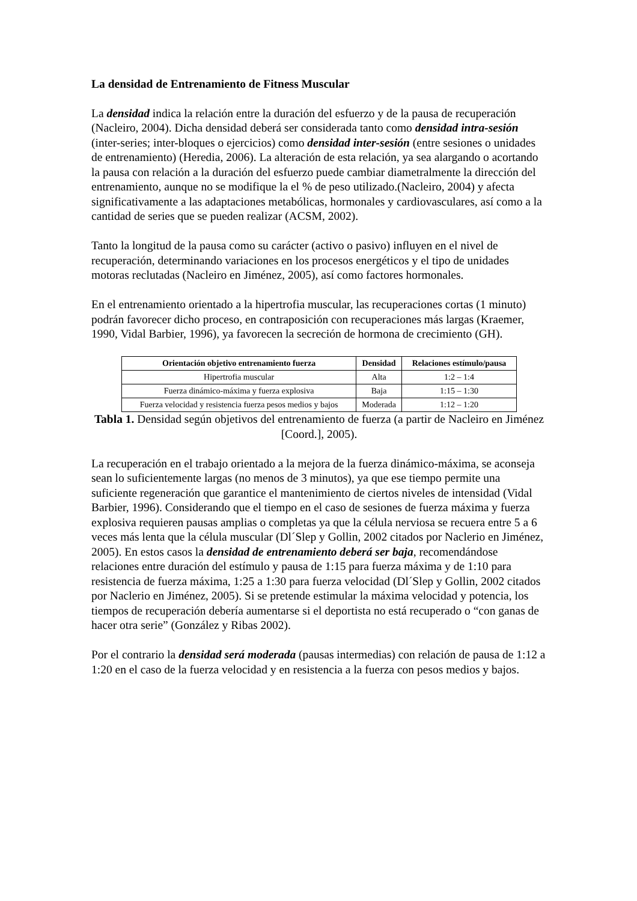La densidad de Entrenamiento de Fitness Muscular
La densidad indica la relación entre la duración del esfuerzo y de la pausa de recuperación (Nacleiro, 2004). Dicha densidad deberá ser considerada tanto como densidad intra-sesión (inter-series; inter-bloques o ejercicios) como densidad inter-sesión (entre sesiones o unidades de entrenamiento) (Heredia, 2006). La alteración de esta relación, ya sea alargando o acortando la pausa con relación a la duración del esfuerzo puede cambiar diametralmente la dirección del entrenamiento, aunque no se modifique la el % de peso utilizado.(Nacleiro, 2004) y afecta significativamente a las adaptaciones metabólicas, hormonales y cardiovasculares, así como a la cantidad de series que se pueden realizar (ACSM, 2002).
Tanto la longitud de la pausa como su carácter (activo o pasivo) influyen en el nivel de recuperación, determinando variaciones en los procesos energéticos y el tipo de unidades motoras reclutadas (Nacleiro en Jiménez, 2005), así como factores hormonales.
En el entrenamiento orientado a la hipertrofia muscular, las recuperaciones cortas (1 minuto) podrán favorecer dicho proceso, en contraposición con recuperaciones más largas (Kraemer, 1990, Vidal Barbier, 1996), ya favorecen la secreción de hormona de crecimiento (GH).
| Orientación objetivo entrenamiento fuerza | Densidad | Relaciones estímulo/pausa |
| --- | --- | --- |
| Hipertrofia muscular | Alta | 1:2 – 1:4 |
| Fuerza dinámico-máxima y fuerza explosiva | Baja | 1:15 – 1:30 |
| Fuerza velocidad y resistencia fuerza pesos medios y bajos | Moderada | 1:12 – 1:20 |
Tabla 1. Densidad según objetivos del entrenamiento de fuerza (a partir de Nacleiro en Jiménez [Coord.], 2005).
La recuperación en el trabajo orientado a la mejora de la fuerza dinámico-máxima, se aconseja sean lo suficientemente largas (no menos de 3 minutos), ya que ese tiempo permite una suficiente regeneración que garantice el mantenimiento de ciertos niveles de intensidad (Vidal Barbier, 1996). Considerando que el tiempo en el caso de sesiones de fuerza máxima y fuerza explosiva requieren pausas amplias o completas ya que la célula nerviosa se recuera entre 5 a 6 veces más lenta que la célula muscular (Dl´Slep y Gollin, 2002 citados por Naclerio en Jiménez, 2005). En estos casos la densidad de entrenamiento deberá ser baja, recomendándose relaciones entre duración del estímulo y pausa de 1:15 para fuerza máxima y de 1:10 para resistencia de fuerza máxima, 1:25 a 1:30 para fuerza velocidad (Dl´Slep y Gollin, 2002 citados por Naclerio en Jiménez, 2005). Si se pretende estimular la máxima velocidad y potencia, los tiempos de recuperación debería aumentarse si el deportista no está recuperado o “con ganas de hacer otra serie” (González y Ribas 2002).
Por el contrario la densidad será moderada (pausas intermedias) con relación de pausa de 1:12 a 1:20 en el caso de la fuerza velocidad y en resistencia a la fuerza con pesos medios y bajos.